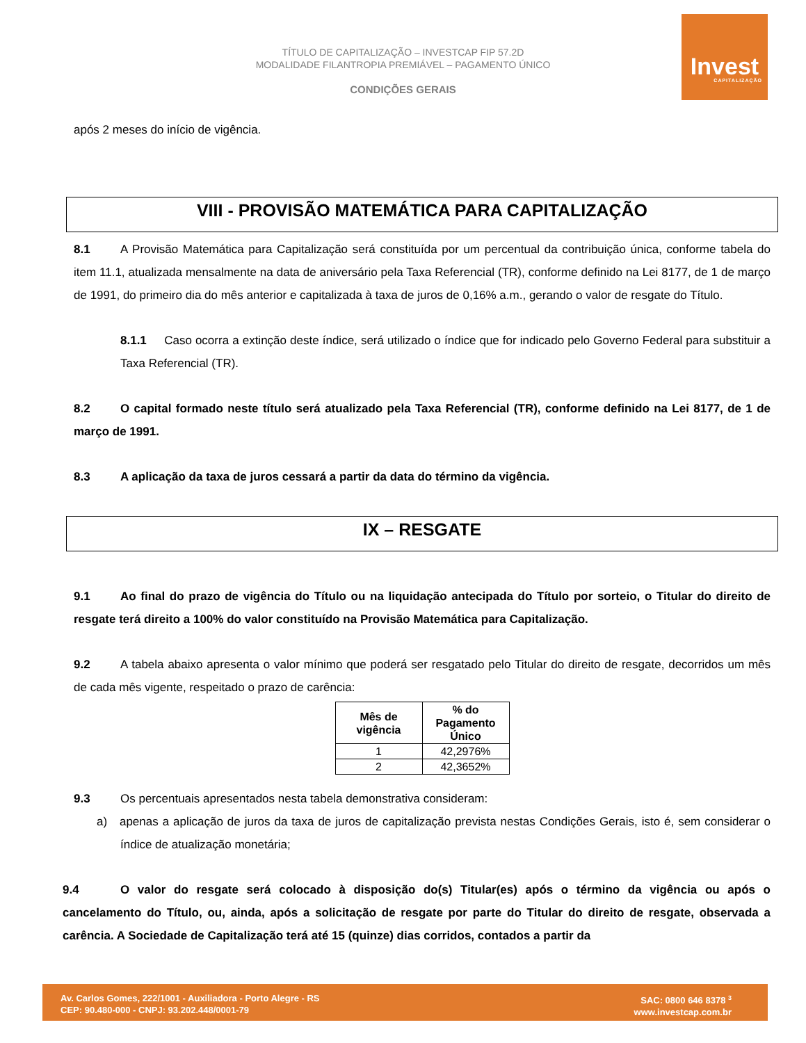TÍTULO DE CAPITALIZAÇÃO – INVESTCAP FIP 57.2D
MODALIDADE FILANTROPIA PREMIÁVEL – PAGAMENTO ÚNICO
CONDIÇÕES GERAIS
Invest
CAPITALIZAÇÃO
após 2 meses do início de vigência.
VIII - PROVISÃO MATEMÁTICA PARA CAPITALIZAÇÃO
8.1 A Provisão Matemática para Capitalização será constituída por um percentual da contribuição única, conforme tabela do item 11.1, atualizada mensalmente na data de aniversário pela Taxa Referencial (TR), conforme definido na Lei 8177, de 1 de março de 1991, do primeiro dia do mês anterior e capitalizada à taxa de juros de 0,16% a.m., gerando o valor de resgate do Título.
8.1.1 Caso ocorra a extinção deste índice, será utilizado o índice que for indicado pelo Governo Federal para substituir a Taxa Referencial (TR).
8.2 O capital formado neste título será atualizado pela Taxa Referencial (TR), conforme definido na Lei 8177, de 1 de março de 1991.
8.3 A aplicação da taxa de juros cessará a partir da data do término da vigência.
IX – RESGATE
9.1 Ao final do prazo de vigência do Título ou na liquidação antecipada do Título por sorteio, o Titular do direito de resgate terá direito a 100% do valor constituído na Provisão Matemática para Capitalização.
9.2 A tabela abaixo apresenta o valor mínimo que poderá ser resgatado pelo Titular do direito de resgate, decorridos um mês de cada mês vigente, respeitado o prazo de carência:
| Mês de vigência | % do Pagamento Único |
| --- | --- |
| 1 | 42,2976% |
| 2 | 42,3652% |
9.3 Os percentuais apresentados nesta tabela demonstrativa consideram:
a) apenas a aplicação de juros da taxa de juros de capitalização prevista nestas Condições Gerais, isto é, sem considerar o índice de atualização monetária;
9.4 O valor do resgate será colocado à disposição do(s) Titular(es) após o término da vigência ou após o cancelamento do Título, ou, ainda, após a solicitação de resgate por parte do Titular do direito de resgate, observada a carência. A Sociedade de Capitalização terá até 15 (quinze) dias corridos, contados a partir da
Av. Carlos Gomes, 222/1001 - Auxiliadora - Porto Alegre - RS
CEP: 90.480-000 - CNPJ: 93.202.448/0001-79
SAC: 0800 646 8378 <sup>3</sup>
www.investcap.com.br